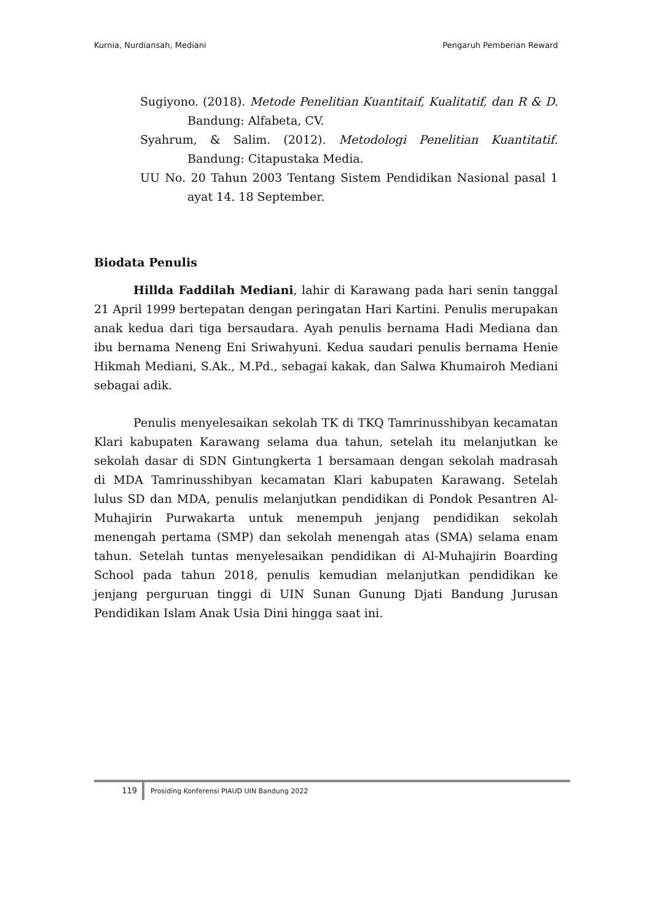Kurnia, Nurdiansah, Mediani Pengaruh Pemberian Reward
Sugiyono. (2018). Metode Penelitian Kuantitaif, Kualitatif, dan R & D. Bandung: Alfabeta, CV.
Syahrum, & Salim. (2012). Metodologi Penelitian Kuantitatif. Bandung: Citapustaka Media.
UU No. 20 Tahun 2003 Tentang Sistem Pendidikan Nasional pasal 1 ayat 14. 18 September.
Biodata Penulis
Hillda Faddilah Mediani, lahir di Karawang pada hari senin tanggal 21 April 1999 bertepatan dengan peringatan Hari Kartini. Penulis merupakan anak kedua dari tiga bersaudara. Ayah penulis bernama Hadi Mediana dan ibu bernama Neneng Eni Sriwahyuni. Kedua saudari penulis bernama Henie Hikmah Mediani, S.Ak., M.Pd., sebagai kakak, dan Salwa Khumairoh Mediani sebagai adik.
Penulis menyelesaikan sekolah TK di TKQ Tamrinusshibyan kecamatan Klari kabupaten Karawang selama dua tahun, setelah itu melanjutkan ke sekolah dasar di SDN Gintungkerta 1 bersamaan dengan sekolah madrasah di MDA Tamrinusshibyan kecamatan Klari kabupaten Karawang. Setelah lulus SD dan MDA, penulis melanjutkan pendidikan di Pondok Pesantren Al-Muhajirin Purwakarta untuk menempuh jenjang pendidikan sekolah menengah pertama (SMP) dan sekolah menengah atas (SMA) selama enam tahun. Setelah tuntas menyelesaikan pendidikan di Al-Muhajirin Boarding School pada tahun 2018, penulis kemudian melanjutkan pendidikan ke jenjang perguruan tinggi di UIN Sunan Gunung Djati Bandung Jurusan Pendidikan Islam Anak Usia Dini hingga saat ini.
119 Prosiding Konferensi PIAUD UIN Bandung 2022